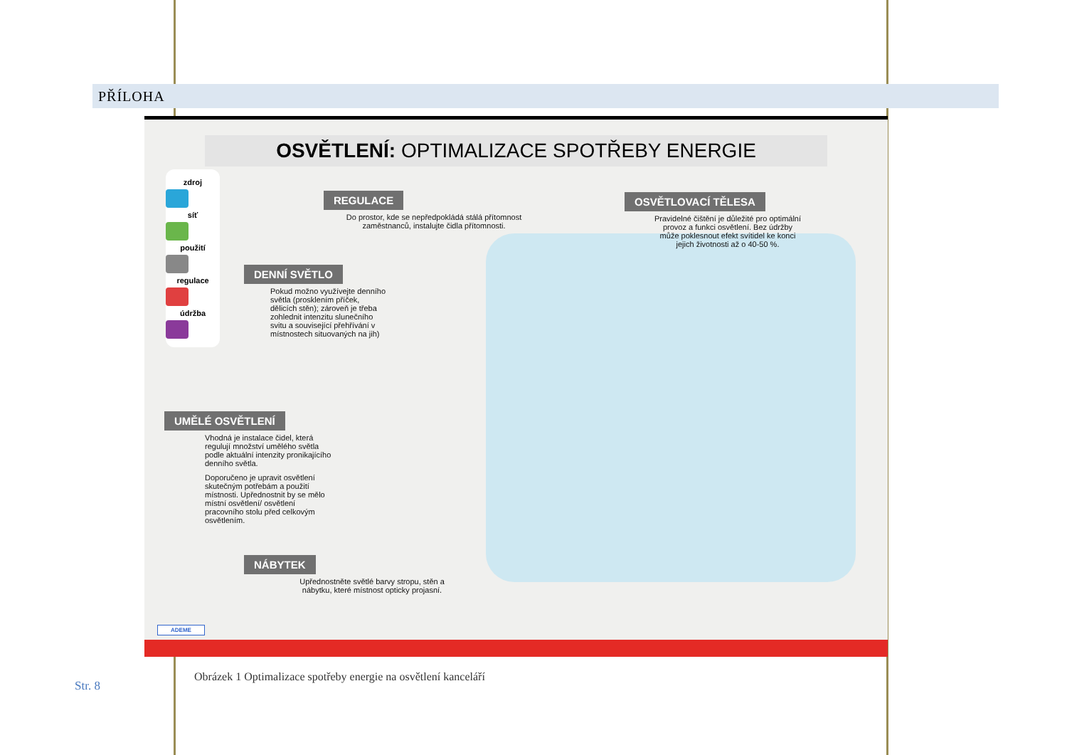PŘÍLOHA
OSVĚTLENÍ: OPTIMALIZACE SPOTŘEBY ENERGIE
zdroj
síť
použití
regulace
údržba
REGULACE
Do prostor, kde se nepředpokládá stálá přítomnost zaměstnanců, instalujte čidla přítomnosti.
OSVĚTLOVACÍ TĚLESA
Pravidelné čištění je důležité pro optimální provoz a funkci osvětlení. Bez údržby může poklesnout efekt svítidel ke konci jejich životnosti až o 40-50 %.
DENNÍ SVĚTLO
Pokud možno využívejte denního světla (prosklením příček, dělicích stěn); zároveň je třeba zohlednit intenzitu slunečního svitu a související přehřívání v místnostech situovaných na jih)
UMĚLÉ OSVĚTLENÍ
Vhodná je instalace čidel, která regulují množství umělého světla podle aktuální intenzity pronikajícího denního světla.
Doporučeno je upravit osvětlení skutečným potřebám a použití místnosti. Upřednostnit by se mělo místní osvětlení/ osvětlení pracovního stolu před celkovým osvětlením.
NÁBYTEK
Upřednostněte světlé barvy stropu, stěn a nábytku, které místnost opticky projasní.
ADEME
Obrázek 1 Optimalizace spotřeby energie na osvětlení kanceláří
Str. 8